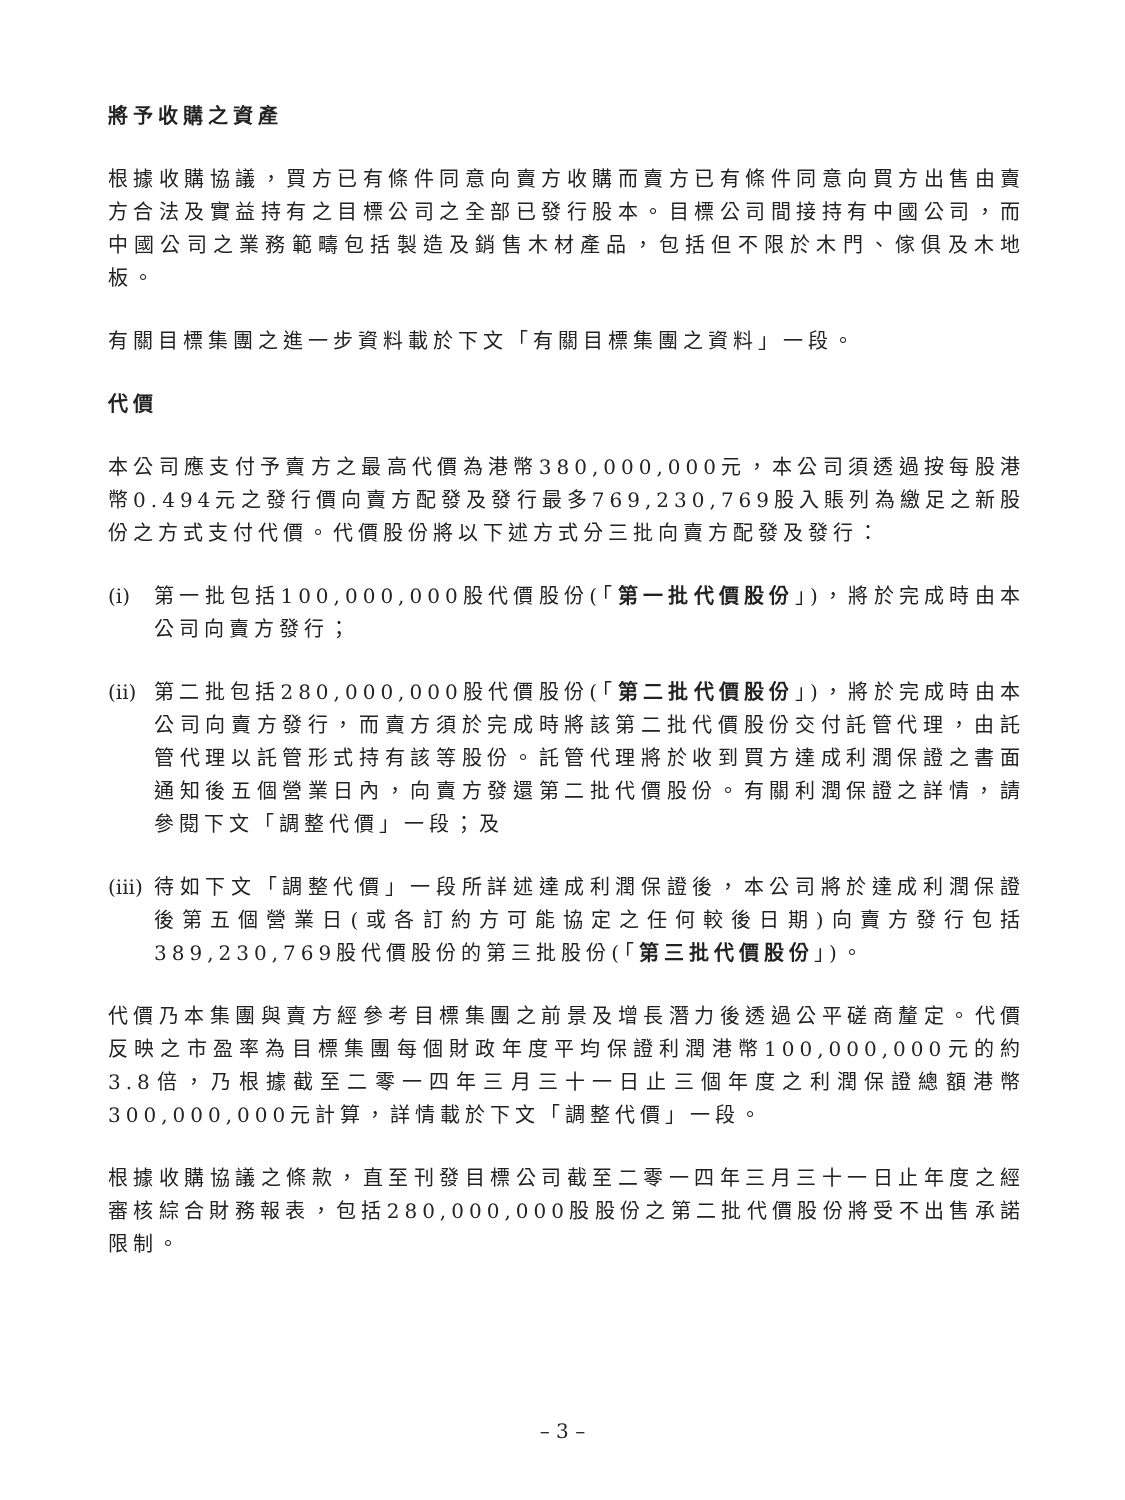將予收購之資產
根據收購協議，買方已有條件同意向賣方收購而賣方已有條件同意向買方出售由賣方合法及實益持有之目標公司之全部已發行股本。目標公司間接持有中國公司，而中國公司之業務範疇包括製造及銷售木材產品，包括但不限於木門、傢俱及木地板。
有關目標集團之進一步資料載於下文「有關目標集團之資料」一段。
代價
本公司應支付予賣方之最高代價為港幣380,000,000元，本公司須透過按每股港幣0.494元之發行價向賣方配發及發行最多769,230,769股入賬列為繳足之新股份之方式支付代價。代價股份將以下述方式分三批向賣方配發及發行：
(i)
第一批包括100,000,000股代價股份(「第一批代價股份」)，將於完成時由本公司向賣方發行；
(ii)
第二批包括280,000,000股代價股份(「第二批代價股份」)，將於完成時由本公司向賣方發行，而賣方須於完成時將該第二批代價股份交付託管代理，由託管代理以託管形式持有該等股份。託管代理將於收到買方達成利潤保證之書面通知後五個營業日內，向賣方發還第二批代價股份。有關利潤保證之詳情，請參閱下文「調整代價」一段；及
(iii)
待如下文「調整代價」一段所詳述達成利潤保證後，本公司將於達成利潤保證後第五個營業日(或各訂約方可能協定之任何較後日期)向賣方發行包括389,230,769股代價股份的第三批股份(「第三批代價股份」)。
代價乃本集團與賣方經參考目標集團之前景及增長潛力後透過公平磋商釐定。代價反映之市盈率為目標集團每個財政年度平均保證利潤港幣100,000,000元的約3.8倍，乃根據截至二零一四年三月三十一日止三個年度之利潤保證總額港幣300,000,000元計算，詳情載於下文「調整代價」一段。
根據收購協議之條款，直至刊發目標公司截至二零一四年三月三十一日止年度之經審核綜合財務報表，包括280,000,000股股份之第二批代價股份將受不出售承諾限制。
– 3 –